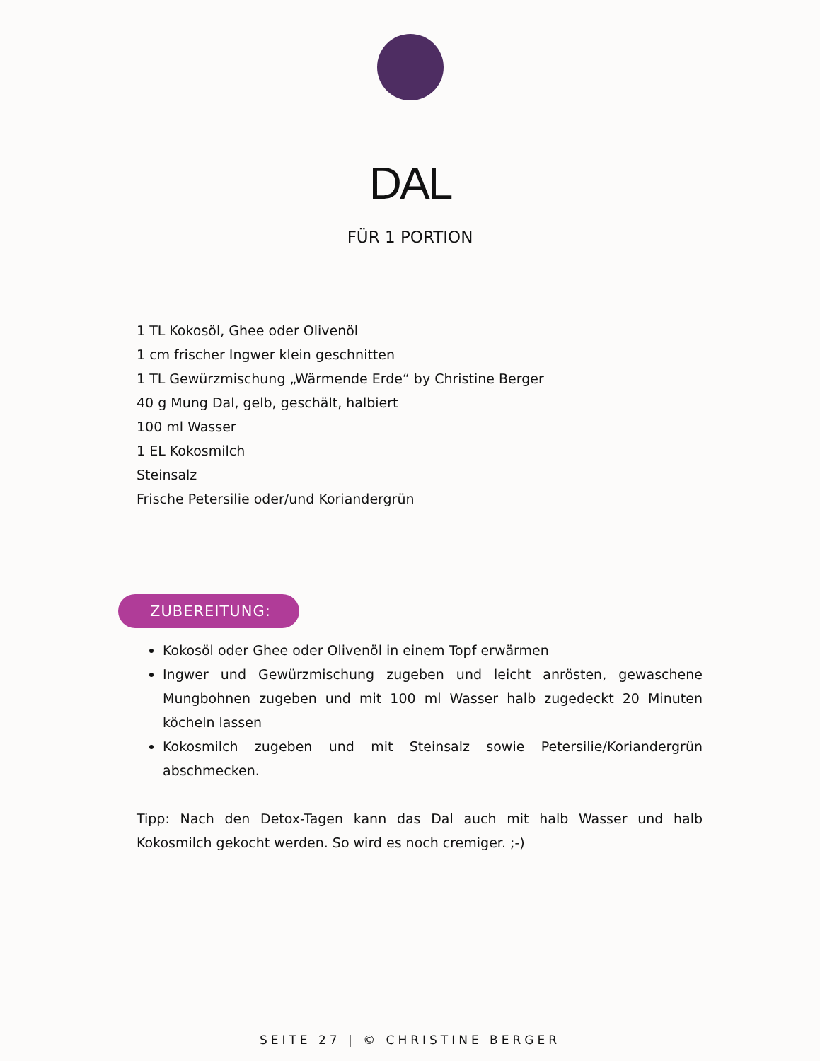DAL
FÜR 1 PORTION
1 TL Kokosöl, Ghee oder Olivenöl
1 cm frischer Ingwer klein geschnitten
1 TL Gewürzmischung „Wärmende Erde“ by Christine Berger
40 g Mung Dal, gelb, geschält, halbiert
100 ml Wasser
1 EL Kokosmilch
Steinsalz
Frische Petersilie oder/und Koriandergrün
ZUBEREITUNG:
Kokosöl oder Ghee oder Olivenöl in einem Topf erwärmen
Ingwer und Gewürzmischung zugeben und leicht anrösten, gewaschene Mungbohnen zugeben und mit 100 ml Wasser halb zugedeckt 20 Minuten köcheln lassen
Kokosmilch zugeben und mit Steinsalz sowie Petersilie/Koriandergrün abschmecken.
Tipp: Nach den Detox-Tagen kann das Dal auch mit halb Wasser und halb Kokosmilch gekocht werden. So wird es noch cremiger. ;-)
SEITE 27 | © CHRISTINE BERGER